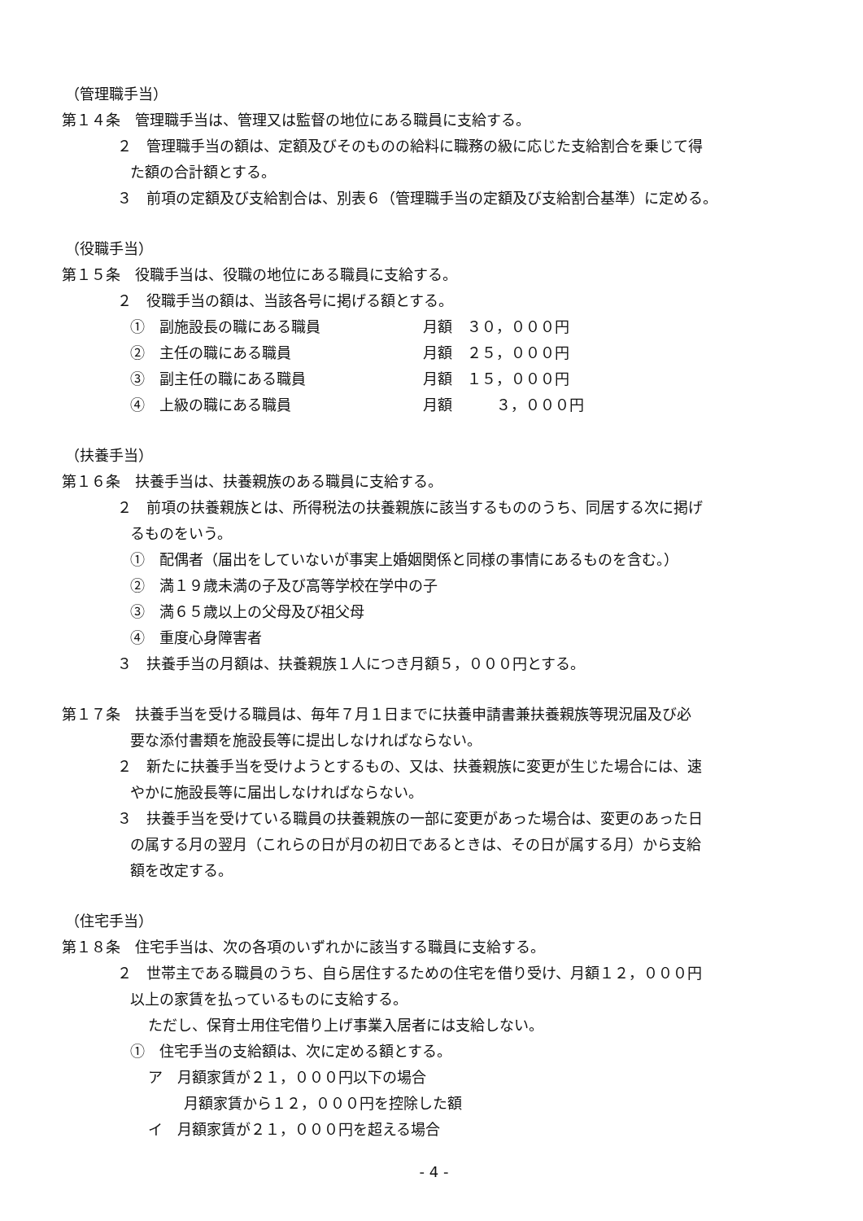（管理職手当）
第１４条　管理職手当は、管理又は監督の地位にある職員に支給する。
２　管理職手当の額は、定額及びそのものの給料に職務の級に応じた支給割合を乗じて得
た額の合計額とする。
３　前項の定額及び支給割合は、別表６（管理職手当の定額及び支給割合基準）に定める。
（役職手当）
第１５条　役職手当は、役職の地位にある職員に支給する。
２　役職手当の額は、当該各号に掲げる額とする。
①　副施設長の職にある職員 月額　３０，０００円
②　主任の職にある職員 月額　２５，０００円
③　副主任の職にある職員 月額　１５，０００円
④　上級の職にある職員 月額　　　３，０００円
（扶養手当）
第１６条　扶養手当は、扶養親族のある職員に支給する。
２　前項の扶養親族とは、所得税法の扶養親族に該当するもののうち、同居する次に掲げ
るものをいう。
①　配偶者（届出をしていないが事実上婚姻関係と同様の事情にあるものを含む。）
②　満１９歳未満の子及び高等学校在学中の子
③　満６５歳以上の父母及び祖父母
④　重度心身障害者
３　扶養手当の月額は、扶養親族１人につき月額５，０００円とする。
第１７条　扶養手当を受ける職員は、毎年７月１日までに扶養申請書兼扶養親族等現況届及び必
要な添付書類を施設長等に提出しなければならない。
２　新たに扶養手当を受けようとするもの、又は、扶養親族に変更が生じた場合には、速
やかに施設長等に届出しなければならない。
３　扶養手当を受けている職員の扶養親族の一部に変更があった場合は、変更のあった日
の属する月の翌月（これらの日が月の初日であるときは、その日が属する月）から支給
額を改定する。
（住宅手当）
第１８条　住宅手当は、次の各項のいずれかに該当する職員に支給する。
２　世帯主である職員のうち、自ら居住するための住宅を借り受け、月額１２，０００円
以上の家賃を払っているものに支給する。
ただし、保育士用住宅借り上げ事業入居者には支給しない。
①　住宅手当の支給額は、次に定める額とする。
ア　月額家賃が２１，０００円以下の場合
月額家賃から１２，０００円を控除した額
イ　月額家賃が２１，０００円を超える場合
- 4 -